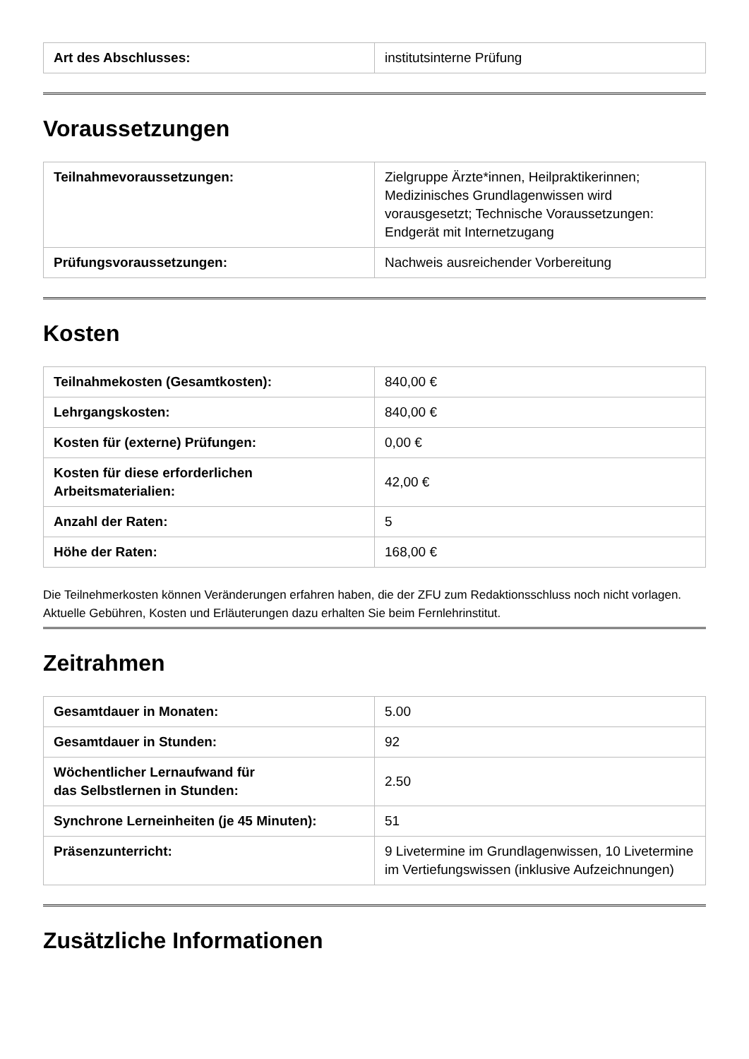| Art des Abschlusses: | institutsinterne Prüfung |
Voraussetzungen
| Teilnahmevoraussetzungen: | Zielgruppe Ärzte*innen, Heilpraktikerinnen; Medizinisches Grundlagenwissen wird vorausgesetzt; Technische Voraussetzungen: Endgerät mit Internetzugang |
| Prüfungsvoraussetzungen: | Nachweis ausreichender Vorbereitung |
Kosten
| Teilnahmekosten (Gesamtkosten): | 840,00 € |
| Lehrgangskosten: | 840,00 € |
| Kosten für (externe) Prüfungen: | 0,00 € |
| Kosten für diese erforderlichen Arbeitsmaterialien: | 42,00 € |
| Anzahl der Raten: | 5 |
| Höhe der Raten: | 168,00 € |
Die Teilnehmerkosten können Veränderungen erfahren haben, die der ZFU zum Redaktionsschluss noch nicht vorlagen. Aktuelle Gebühren, Kosten und Erläuterungen dazu erhalten Sie beim Fernlehrinstitut.
Zeitrahmen
| Gesamtdauer in Monaten: | 5.00 |
| Gesamtdauer in Stunden: | 92 |
| Wöchentlicher Lernaufwand für das Selbstlernen in Stunden: | 2.50 |
| Synchrone Lerneinheiten (je 45 Minuten): | 51 |
| Präsenzunterricht: | 9 Livetermine im Grundlagenwissen, 10 Livetermine im Vertiefungswissen (inklusive Aufzeichnungen) |
Zusätzliche Informationen